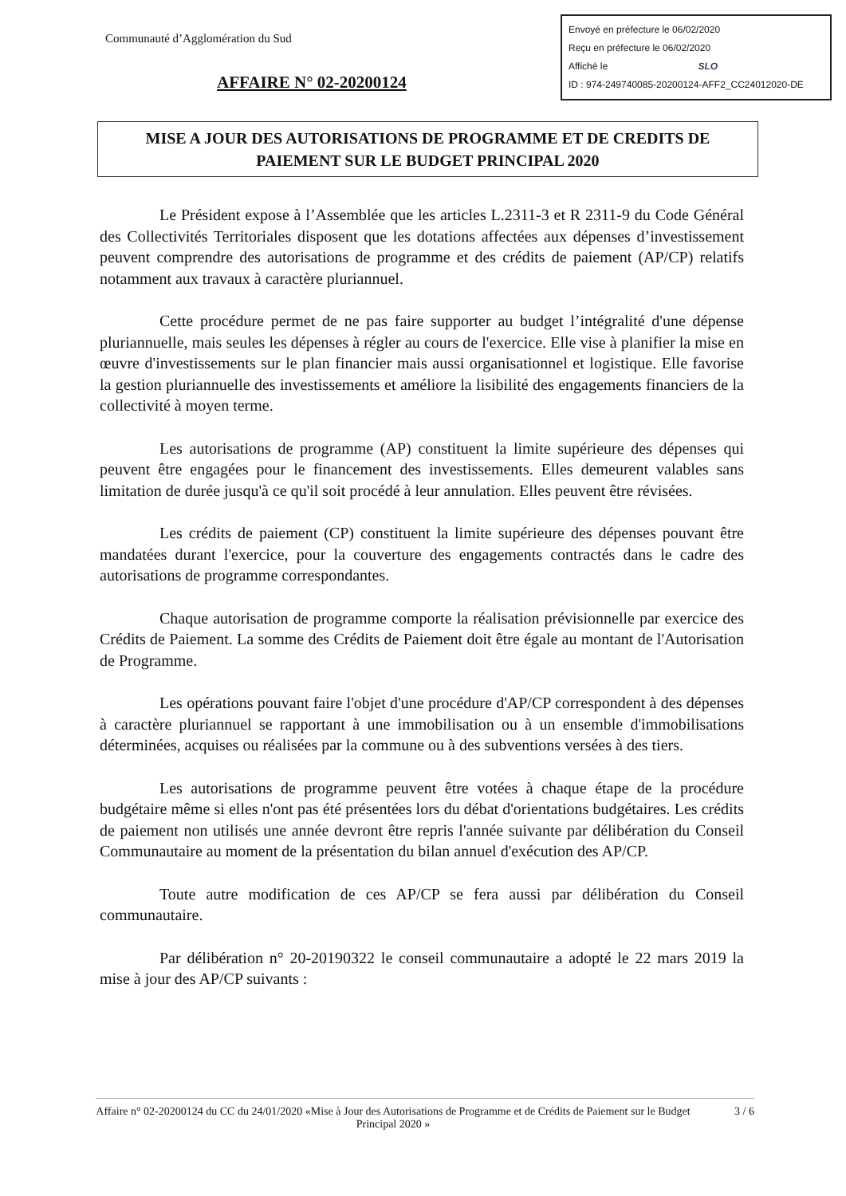Communauté d’Agglomération du Sud
AFFAIRE N° 02-20200124
Envoyé en préfecture le 06/02/2020
Reçu en préfecture le 06/02/2020
Affiché le SLO
ID : 974-249740085-20200124-AFF2_CC24012020-DE
MISE A JOUR DES AUTORISATIONS DE PROGRAMME ET DE CREDITS DE PAIEMENT SUR LE BUDGET PRINCIPAL 2020
Le Président expose à l’Assemblée que les articles L.2311-3 et R 2311-9 du Code Général des Collectivités Territoriales disposent que les dotations affectées aux dépenses d’investissement peuvent comprendre des autorisations de programme et des crédits de paiement (AP/CP) relatifs notamment aux travaux à caractère pluriannuel.
Cette procédure permet de ne pas faire supporter au budget l’intégralité d'une dépense pluriannuelle, mais seules les dépenses à régler au cours de l'exercice. Elle vise à planifier la mise en œuvre d'investissements sur le plan financier mais aussi organisationnel et logistique. Elle favorise la gestion pluriannuelle des investissements et améliore la lisibilité des engagements financiers de la collectivité à moyen terme.
Les autorisations de programme (AP) constituent la limite supérieure des dépenses qui peuvent être engagées pour le financement des investissements. Elles demeurent valables sans limitation de durée jusqu'à ce qu'il soit procédé à leur annulation. Elles peuvent être révisées.
Les crédits de paiement (CP) constituent la limite supérieure des dépenses pouvant être mandatées durant l'exercice, pour la couverture des engagements contractés dans le cadre des autorisations de programme correspondantes.
Chaque autorisation de programme comporte la réalisation prévisionnelle par exercice des Crédits de Paiement. La somme des Crédits de Paiement doit être égale au montant de l'Autorisation de Programme.
Les opérations pouvant faire l'objet d'une procédure d'AP/CP correspondent à des dépenses à caractère pluriannuel se rapportant à une immobilisation ou à un ensemble d'immobilisations déterminées, acquises ou réalisées par la commune ou à des subventions versées à des tiers.
Les autorisations de programme peuvent être votées à chaque étape de la procédure budgétaire même si elles n'ont pas été présentées lors du débat d'orientations budgétaires. Les crédits de paiement non utilisés une année devront être repris l'année suivante par délibération du Conseil Communautaire au moment de la présentation du bilan annuel d'exécution des AP/CP.
Toute autre modification de ces AP/CP se fera aussi par délibération du Conseil communautaire.
Par délibération n° 20-20190322 le conseil communautaire a adopté le 22 mars 2019 la mise à jour des AP/CP suivants :
Affaire n° 02-20200124 du CC du 24/01/2020 «Mise à Jour des Autorisations de Programme et de Crédits de Paiement sur le Budget Principal 2020 »
3 / 6